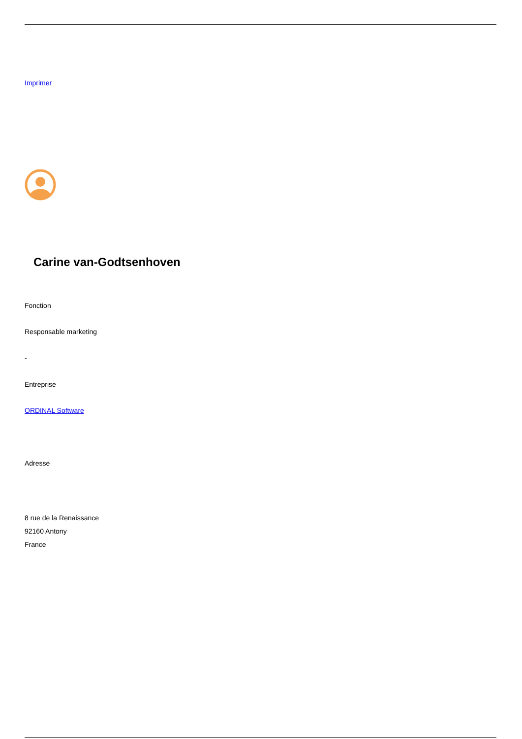Imprimer
Carine van-Godtsenhoven
Fonction
Responsable marketing
-
Entreprise
ORDINAL Software
Adresse
8 rue de la Renaissance
92160 Antony
France